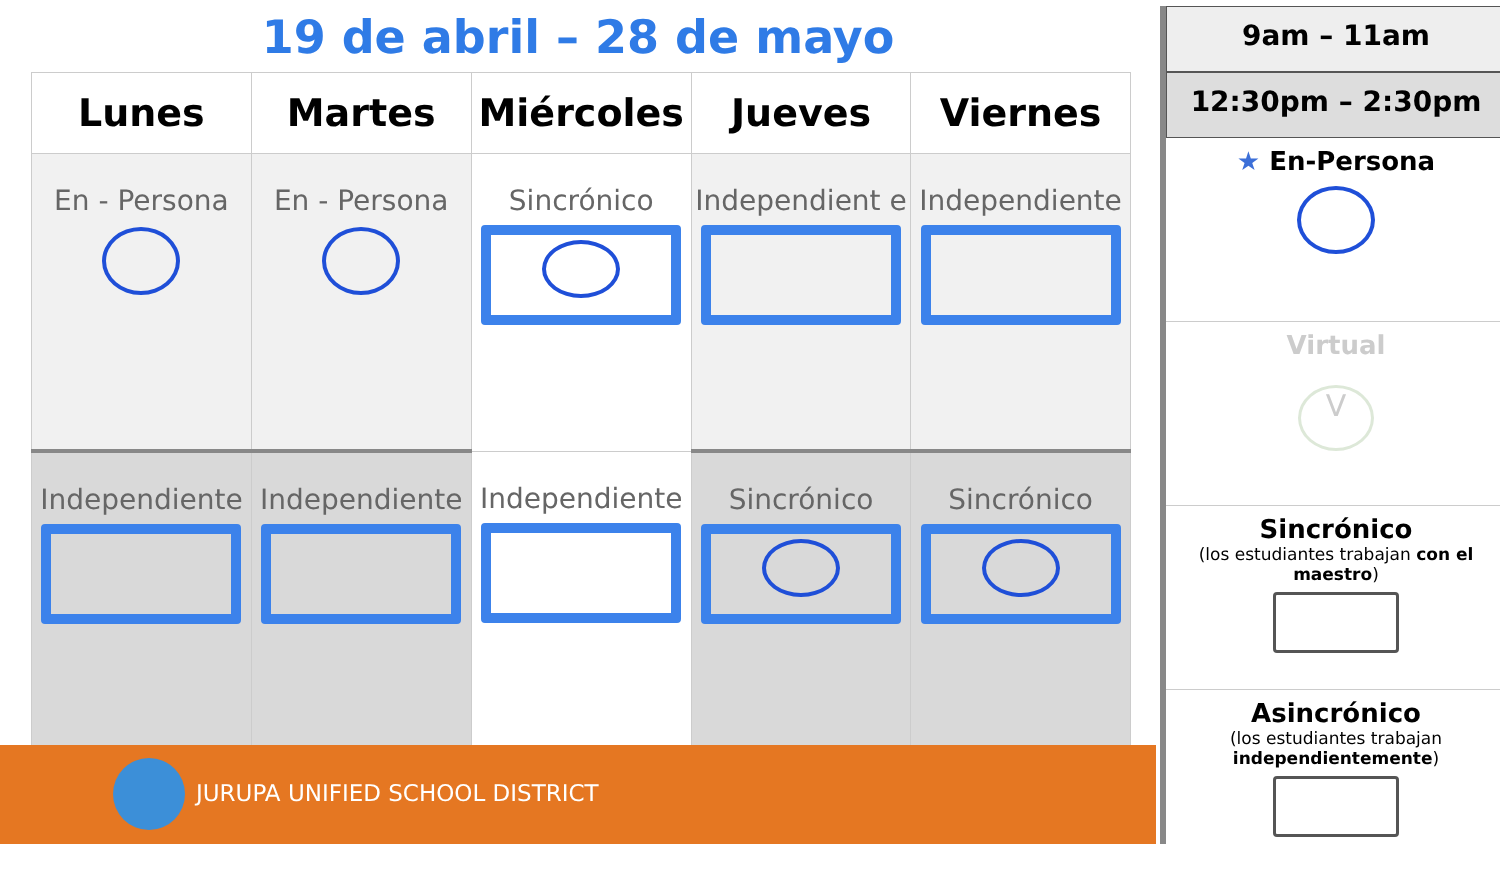19 de abril – 28 de mayo
| Lunes | Martes | Miércoles | Jueves | Viernes |
| --- | --- | --- | --- | --- |
| En - Persona | En - Persona | Sincrónico | Independient e | Independiente |
| Independiente | Independiente | Independiente | Sincrónico | Sincrónico |
JURUPA UNIFIED SCHOOL DISTRICT
9am – 11am
12:30pm – 2:30pm
★ En-Persona
Virtual
V
Sincrónico
(los estudiantes trabajan con el maestro)
Asincrónico
(los estudiantes trabajan independientemente)